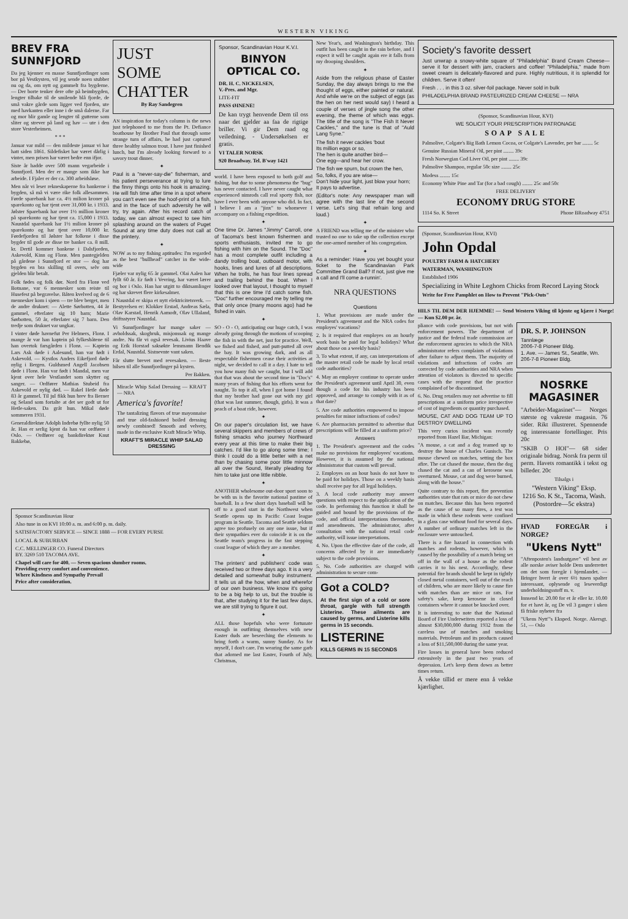WESTERN VIKING
BREV FRA SUNNFJORD
Da jeg kjenner en masse Sunnfjordinger som bor på Vestkysten, vil jeg sende noen stubber nu og da, om nytt og gammelt fra bygderne. — Der borte tenker dere ofte på heimbygden, lengter tilbake til de smilende blå fjorde, de små vakre gårde som ligger ved fjorden, ute med havkanten eller inne i de små dalerne. Far og mor blir gamle og lengter til gutterne som sliter og strever på land og hav — ute i den store Vesterheimen.
* * *
Januar var mild — den mildeste januar vi har hatt siden 1861. Sildefisket har været dårlig i vinter, men prisen har været bedre enn ifjor.
Siste år hadde over 500 mann vegarbeide i Sunnfjord. Men der er mange som ikke har arbeide. I Fjaler er der ca. 300 arbeidsløse.
Men når vi leser rekneskaperne fra bankerne i bygden, så må vi være rike folk allesammen. Førde sparebank har ca. 4½ milion kroner på sparekonto og har tjent over 31,000 kr. i 1933. Jølster Sparebank har over 1½ million kroner på sparekonto og har tjent ca. 15,000 i 1933. Naustdal sparebank har 1½ milion kroner på sparekonto og har tjent over 10,000 kr. Førdefjorden til Jølster har folkene i disse bygder til gode av disse tre banker ca. 8 mill. kr. Dertil kommer bankene i Dalsfjorden, Askevold, Kinn og Florø. Men pantegjelden på gårdene i Sunnfjord er stor — dog har bygden en bra skilling til overs, selv om gjelden blir betalt.
Folk fødes og folk dør. Nord fra Florø ved Botnane, var 6 mennesker som reiste til Husefest på begravelse. Båten kvelved og de 6 mennesker kom i sjøen — tre blev berget, men de andre druknet: — Alette Sørbotten, 44 år gammel, efterlater sig 10 barn; Marie Sørbotten, 50 år, efterlater sig 7 barn. Den tredje som druknet var ungkar.
I vinter døde havnefut Per Helmers, Florø. I mange år var han kaptein på fylkesbåtene til han overtok farsgården i Florø. — Kaptein Lars Ask døde i Aalesund, han var født i Askevold. — Kystlos Anders Eikefjord døde nylig i Bergen. Guldsmed Angell Jacobsen døde i Florø. Han var født i Mandal, men var kjent over hele Vestlandet som skytter og sanger. — Ordfører Mathias Stubeid fra Askevold er nylig død. — Rakel Hetle døde 83 år gammel. Til jul fikk hun brev fra Berner og Seland som fortalte at det ser godt ut for Hetle-saken. Da gråt hun. Mikal døde sommeren 1931.
Generaldirektør Adolph Indrebø fyllte nylig 50 år. Han er serlig kjent da han var ordfører i Oslo. — Ordfører og bankdirektør Knut Bakkebø,
JUST
SOME
CHATTER
By Ray Sandegren
AN inspiration for today's column is the news just telephoned to me from the Pt. Defiance boathouse by Brother Paul that through some strange turn of affairs, he had just captured three healthy salmon trout. I have just finished lunch, but I'm already looking forward to a savory trout dinner.
✦
Paul is a "never-say-die" fisherman, and his patient perseverance at trying to lure the finny things onto his hook is amazing. He will fish time after time in a spot where you can't even see the hoof-print of a fish, and in the face of such adversity he will try, try again. After his record catch of today, we can almost expect to see him splashing around on the waters of Puget Sound at any time duty does not call at the printery.
✦
NOW as to my fishing aptitudes: I'm regarded as the best "bullhead" catcher in the wide- wide
Fjæler var nylig 65 år gammel. Olai Aalen har fyllt 60 år. Er født i Vevring, har været lærer og bor i Oslo. Han har utgitt to diktsamlinger og har skrevet flere kirkesalmer.
I Naustdal er skipa et nytt elektricitetsverk. — Bestyrelsen er: Klokker Erstad, Andreas Sæla, Olav Karstad, Henrik Aamodt, Olav Ullaland, driftsstyrer Naustdal.
Vi Sunnfjordinger har mange saker — avholdssak, skogbruk, misjonssak og mange andre. Nu får vi også revesak. Livius Haave og Erik Horstad saksøkte lensmann Bendik Erdal, Naustdal. Sistnevnte vant saken.
Får slutte brevet med revesaken. — Beste hilsen til alle Sunnfjordinger på kysten.
Per Bakken.
Miracle Whip Salad Dressing — KRAFT — NRA
America's favorite!
The tantalizing flavors of true mayonnaise and true old-fashioned boiled dressing newly combined! Smooth and velvety, made in the exclusive Kraft Miracle Whip.
KRAFT'S MIRACLE WHIP SALAD DRESSING
Sponsor, Scandinavian Hour K.V.I.
BINYON OPTICAL CO.
DR. H. C. NICKELSEN,
V.-Pres. and Mgr.
LITE-FIT
PASS ØINENE!
De kan trygt henvende Dem til oss naar det gjelder aa faa de rigtige briller. Vi gir Dem raad og veiledning. - Undersøkelsen er gratis.
VI TALER NORSK
920 Broadway. Tel. B'way 1421
world. I have been exposed to both golf and fishing, but due to some phenomena the "bug" has never contacted. I have never caught what experienced nimrods call real sporty fish, nor have I ever been with anyone who did. In fact, I believe I am a "jinx" to whomever I accompany on a fishing expedition.
✦
One time Dr. James "Jimmy" Carroll, one of Tacoma's best known fishermen and sports enthusiasts, invited me to go fishing with him on the Sound. The "Doc" has a most complete outfit including a dandy trolling boat, outboard motor, with hooks, lines and lures of all descriptions. When he trolls, he has four lines spread and trailing behind the boat. When I looked over that layout, I thought to myself that this is one time I'd catch some fish. "Doc" further encouraged me by telling me that only once (many moons ago) had he fished in vain.
✦
SO - O - O, anticipating our huge catch, I was already going through the motions of scooping the fish in with the net, just for practice. Well, we fished and fished, and putt-putted all over the bay. It was growing dark, and as all respectable fishermen cease their activities at night, we decided to call it a day. I hate to tell you how many fish we caught, but I will add that that was about the second time in "Doc's" many years of fishing that his efforts went for naught. To top it all, when I got home I found that my brother had gone out with my girl (that was last summer, though, girls). It was a peach of a boat ride, however.
✦
On our paper's circulation list, we have several skippers and members of crews of fishing smacks who journey Northward every year at this time to make their big catches. I'd like to go along some time; I think I could do a little better with a net than by chasing some poor little minnow all over the Sound, literally pleading for him to take just one little nibble.
✦
ANOTHER wholesome out-door sport soon to be with us is the favorite national pastime of baseball. In a few short days baseball will be off to a good start in the Northwest when Seattle opens up its Pacific Coast league program in Seattle. Tacoma and Seattle seldom agree too profusely on any one issue, but if their sympathies ever do coincide it is on the Seattle team's progress in the fast stepping coast league of which they are a member.
✦
The printers' and publishers' code was received two or three days ago. It is a very detailed and somewhat bulky instrument. It tells us all the how, when and wherefor of our own business. We know it's going to be a big help to us, but the trouble is that, after studying it for the last few days, we are still trying to figure it out.
✦
ALL those hopefuls who were fortunate enough in outfitting themselves with new Easter duds are beseeching the elements to bring forth a warm, sunny Sunday. As for myself, I don't care. I'm wearing the same garb that adorned me last Easter, Fourth of July, Christmas,
New Year's, and Washington's birthday. This outfit has been caught in the rain before, and I expect it will be caught again ere it falls from my drooping shoulders.
✦
Aside from the religious phase of Easter Sunday, the day always brings to me the thought of eggs, either painted or natural. And while we're on the subject of eggs (as the hen on her nest would say) I heard a couple of verses of jingle song the other evening, the theme of which was eggs. The title of the song is "The Fish It Never Cackles," and the tune is that of "Auld Lang Syne."
The fish it never cackles 'bout
Its million eggs or so,
The hen is quite another bird—
One egg—and hear her crow.
The fish we spurn, but crown the hen,
So, folks, if you are wise—
Don't hide your light, just blow your horn;
It pays to advertise.
(Editor's note: Any newspaper man will agree with the last line of the second verse. Let's sing that refrain long and loud.)
✦
A FRIEND was telling me of the minister who trusted no one to take up the collection except the one-armed member of his congregation.
✦
As a reminder: Have you yet bought your ticket to the Scandinavian Park Committee Grand Ball? If not, just give me a call and I'll come a-runnin'.
NRA QUESTIONS
Questions
1. What provisions are made under the President's agreement and the NRA codes for employes' vacations?
2. Is it required that employes on an hourly work basis be paid for legal holidays? What about those on a weekly basis?
3. To what extent, if any, can interpretations of the master retail code be made by local retail code authorities?
4. May an employer continue to operate under the President's agreement until April 30, even though a code for his industry has been approved, and arrange to comply with it as of that date?
5. Are code authorities empowered to impose penalties for minor infractions of codes?
6. Are pharmacists permitted to advertise that prescriptions will be filled at a uniform price?
Answers
1. The President's agreement and the codes make no provisions for employees' vacations. However, it is assumed by the national administrator that custom will prevail.
2. Employes on an hour basis do not have to be paid for holidays. Those on a weekly basis shall receive pay for all legal holidays.
3. A local code authority may answer questions with respect to the application of the code. In performing this function it shall be guided and bound by the provisions of the code, and official interpretations thereunder, and amendments. The administrator, after consultation with the national retail code authority, will issue interpretations.
4. No. Upon the effective date of the code, all concerns affected by it are immediately subject to the code provisions.
5. No. Code authorities are charged with administration to secure com-
Got a COLD?
At the first sign of a cold or sore throat, gargle with full strength Listerine. These ailments are caused by germs, and Listerine kills germs in 15 seconds.
LISTERINE
KILLS GERMS IN 15 SECONDS
Society's favorite dessert
Just unwrap a snowy-white square of "Philadelphia" Brand Cream Cheese—serve it for dessert with jam, crackers and coffee! "Philadelphia," made from sweet cream is delicately-flavored and pure. Highly nutritious, it is splendid for children. Serve it often!
Fresh . . . in this 3 oz. silver-foil package. Never sold in bulk
PHILADELPHIA BRAND PASTEURIZED CREAM CHEESE — NRA
(Sponsor, Scandinavian Hour, KVI)
WE SOLICIT YOUR PRESCRIPTION PATRONAGE
SOAP SALE
Palmolive, Colgate's Big Bath Lemon Cocoa, or Colgate's Lavender, per bar ........ 5c
Genuine Russian Mineral Oil, per pint ........ 39c
Fresh Norwegian Cod Liver Oil, per pint ........ 39c
Palmolive Shampoo, regular 50c size ........ 25c
Modess ........ 15c
Economy White Pine and Tar (for a bad cough) ........ 25c and 50c
FREE DELIVERY
ECONOMY DRUG STORE
1114 So. K Street Phone BRoadway 4751
(Sponsor, Scandinavian Hour, KVI)
John Opdal
POULTRY FARM & HATCHERY
WATERMAN, WASHINGTON
Established 1906
Specializing in White Leghorn Chicks from Record Laying Stock
Write for Free Pamphlet on How to Prevent "Pick-Outs"
HILS TIL DEM DER HJEMME! — Send Western Viking til kjente og kjære i Norge! — Kun $2.00 pr. år.
pliance with code provisions, but not with enforcement powers. The department of justice and the federal trade commission are the enforcement agencies to which the NRA administrator refers complaints of violations after failure to adjust them. The majority of violations and infractions of codes are corrected by code authorities and NRA when attention of violators is directed to specific cases with the request that the practice complained of be discontinued.
6. No. Drug retailers may not advertise to fill prescriptions at a uniform price irrespective of cost of ingredients or quantity purchased.
MOUSE, CAT AND DOG TEAM UP TO DESTROY DWELLING
This very curios incident was recently reported from Hazel Bar, Michigan:
"A mouse, a cat and a dog teamed up to destroy the house of Charles Gunisch. The mouse chewed on matches, setting the box afire. The cat chased the mouse, then the dog chased the cat and a can of kerosene was overturned. Mouse, cat and dog were burned, along with the house."
Quite contrary to this report, fire prevention authorities state that rats or mice do not chew on matches. Because this has been reported as the cause of so many fires, a test was made in which these rodents were confined in a glass case without food for several days. A number of ordinary matches left in the enclosure were untouched.
There is a fire hazard in connection with matches and rodents, however, which is caused by the possibility of a match being set off in the wall of a house as the rodent carries it to his nest. Accordingly, these potential fire brands should be kept in tightly closed metal containers, well out of the reach of children, who are more likely to cause fire with matches than are mice or rats. For safety's sake, keep kerosene in closed containers where it cannot be knocked over.
It is interesting to note that the National Board of Fire Underwriters reported a loss of almost $30,000,000 during 1932 from the careless use of matches and smoking materials. Petroleum and its products caused a loss of $11,500,000 during the same year.
Fire losses in general have been reduced extensively in the past two years of depression. Let's keep them down as better times return.
Å vekke tillid er mere enn å vekke kjærlighet.
DR. S. P. JOHNSON
Tannlæge
2006-7-8 Pioneer Bldg.
1. Ave. — James St., Seattle, Wn.
206-7-8 Pioneer Bldg.
NOSRKE MAGASINER
"Arbeider-Magasinet"— Norges største og vakreste magasin. 76 sider. Rikt illustreret. Spennende og interessante fortellinger. Pris 20c
"SKIB O HOI"— 68 sider originale bidrag. Norsk fra perm til perm. Havets romantikk i tekst og billeder. 20c
Tilsalgs i
"Western Viking" Eksp.
1216 So. K St., Tacoma, Wash.
(Postordre—5c ekstra)
HVAD FOREGÅR i NORGE?
"Ukens Nytt"
"Aftenposten's landsutgave" vil best av alle norske aviser holde Dem underrettet om det som foregår i hjemlandet. — Bringer hvert år over 6½ tusen spalter interessant, oplysende og leseverdigt underholdningsstoff m. v.
Innsend kr. 20.00 for et år eller kr. 10.00 for et havt år, og De vil 3 ganger i uken få friske nyheter fra
"Ukens Nytt"'s Eksped. Norge. Akersgt. 51, — Oslo
Sponsor Scandinavian Hour
Also tune in on KVI 10:00 a. m. and 6:00 p. m. daily.
SATISFACTORY SERVICE — SINCE 1888 — FOR EVERY PURSE
LOCAL & SUBURBAN
C.C. MELLINGER CO. Funeral Directors
BY. 3269 510 TACOMA AVE.
Chapel will care for 400. — Seven spacious slumber rooms.
Providing every comfort and convenience.
Where Kindness and Sympathy Prevail
Price after consideration.